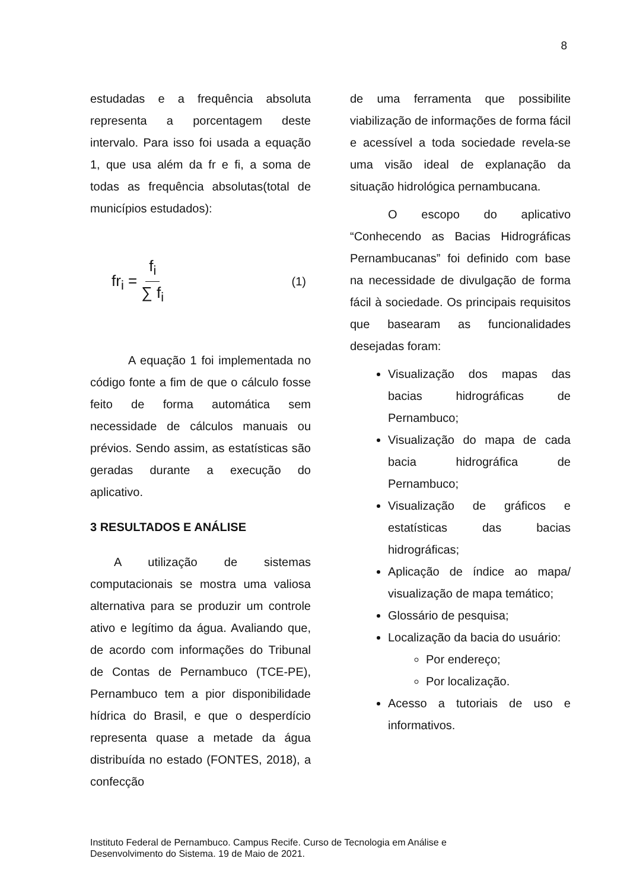8
estudadas e a frequência absoluta representa a porcentagem deste intervalo. Para isso foi usada a equação 1, que usa além da fr e fi, a soma de todas as frequência absolutas(total de municípios estudados):
fr<sub>i</sub> = f<sub>i</sub> ∑ f<sub>i</sub> (1)
A equação 1 foi implementada no código fonte a fim de que o cálculo fosse feito de forma automática sem necessidade de cálculos manuais ou prévios. Sendo assim, as estatísticas são geradas durante a execução do aplicativo.
3 RESULTADOS E ANÁLISE
A utilização de sistemas computacionais se mostra uma valiosa alternativa para se produzir um controle ativo e legítimo da água. Avaliando que, de acordo com informações do Tribunal de Contas de Pernambuco (TCE-PE), Pernambuco tem a pior disponibilidade hídrica do Brasil, e que o desperdício representa quase a metade da água distribuída no estado (FONTES, 2018), a confecção
de uma ferramenta que possibilite viabilização de informações de forma fácil e acessível a toda sociedade revela-se uma visão ideal de explanação da situação hidrológica pernambucana.
O escopo do aplicativo “Conhecendo as Bacias Hidrográficas Pernambucanas” foi definido com base na necessidade de divulgação de forma fácil à sociedade. Os principais requisitos que basearam as funcionalidades desejadas foram:
Visualização dos mapas das bacias hidrográficas de Pernambuco;
Visualização do mapa de cada bacia hidrográfica de Pernambuco;
Visualização de gráficos e estatísticas das bacias hidrográficas;
Aplicação de índice ao mapa/ visualização de mapa temático;
Glossário de pesquisa;
Localização da bacia do usuário:
Por endereço;
Por localização.
Acesso a tutoriais de uso e informativos.
Instituto Federal de Pernambuco. Campus Recife. Curso de Tecnologia em Análise e
Desenvolvimento do Sistema. 19 de Maio de 2021.